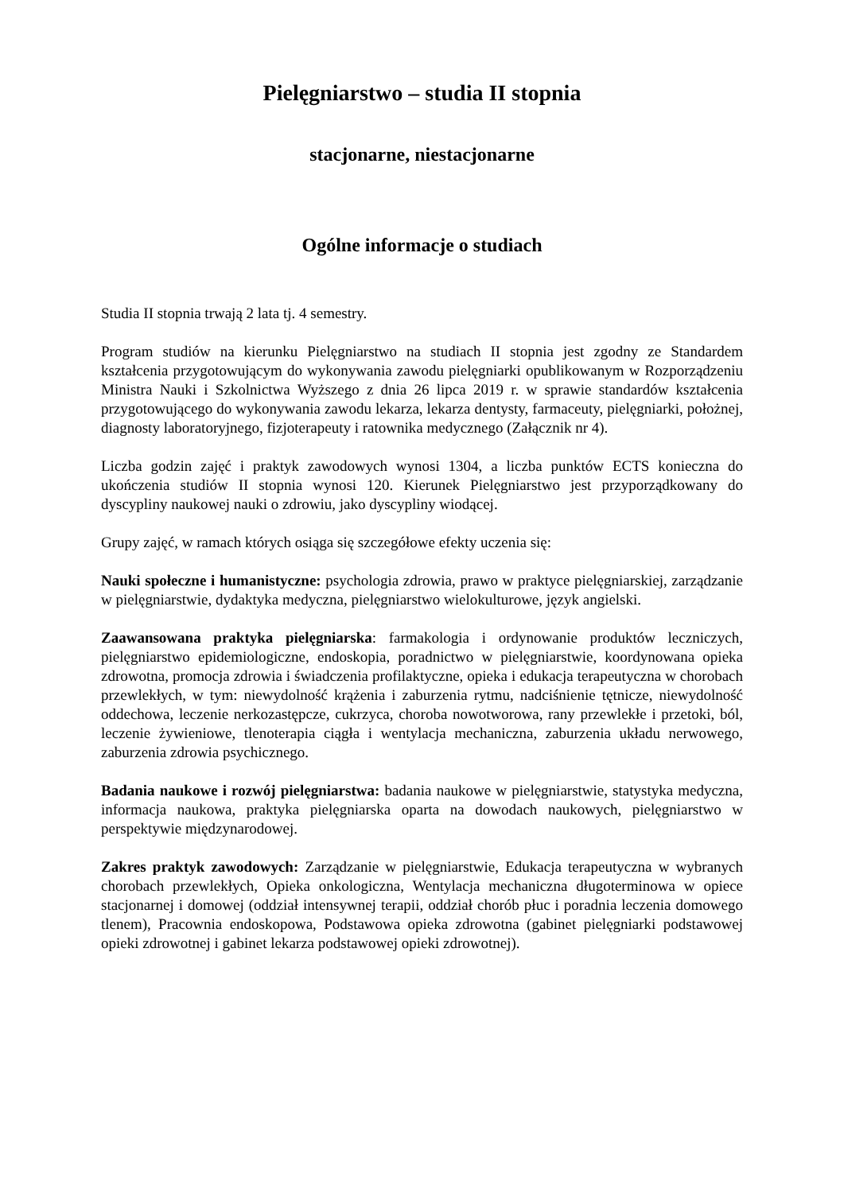Pielęgniarstwo – studia II stopnia
stacjonarne, niestacjonarne
Ogólne informacje o studiach
Studia II stopnia trwają 2 lata tj. 4 semestry.
Program studiów na kierunku Pielęgniarstwo na studiach II stopnia jest zgodny ze Standardem kształcenia przygotowującym do wykonywania zawodu pielęgniarki opublikowanym w Rozporządzeniu Ministra Nauki i Szkolnictwa Wyższego z dnia 26 lipca 2019 r. w sprawie standardów kształcenia przygotowującego do wykonywania zawodu lekarza, lekarza dentysty, farmaceuty, pielęgniarki, położnej, diagnosty laboratoryjnego, fizjoterapeuty i ratownika medycznego (Załącznik nr 4).
Liczba godzin zajęć i praktyk zawodowych wynosi 1304, a liczba punktów ECTS konieczna do ukończenia studiów II stopnia wynosi 120. Kierunek Pielęgniarstwo jest przyporządkowany do dyscypliny naukowej nauki o zdrowiu, jako dyscypliny wiodącej.
Grupy zajęć, w ramach których osiąga się szczegółowe efekty uczenia się:
Nauki społeczne i humanistyczne: psychologia zdrowia, prawo w praktyce pielęgniarskiej, zarządzanie w pielęgniarstwie, dydaktyka medyczna, pielęgniarstwo wielokulturowe, język angielski.
Zaawansowana praktyka pielęgniarska: farmakologia i ordynowanie produktów leczniczych, pielęgniarstwo epidemiologiczne, endoskopia, poradnictwo w pielęgniarstwie, koordynowana opieka zdrowotna, promocja zdrowia i świadczenia profilaktyczne, opieka i edukacja terapeutyczna w chorobach przewlekłych, w tym: niewydolność krążenia i zaburzenia rytmu, nadciśnienie tętnicze, niewydolność oddechowa, leczenie nerkozastępcze, cukrzyca, choroba nowotworowa, rany przewlekłe i przetoki, ból, leczenie żywieniowe, tlenoterapia ciągła i wentylacja mechaniczna, zaburzenia układu nerwowego, zaburzenia zdrowia psychicznego.
Badania naukowe i rozwój pielęgniarstwa: badania naukowe w pielęgniarstwie, statystyka medyczna, informacja naukowa, praktyka pielęgniarska oparta na dowodach naukowych, pielęgniarstwo w perspektywie międzynarodowej.
Zakres praktyk zawodowych: Zarządzanie w pielęgniarstwie, Edukacja terapeutyczna w wybranych chorobach przewlekłych, Opieka onkologiczna, Wentylacja mechaniczna długoterminowa w opiece stacjonarnej i domowej (oddział intensywnej terapii, oddział chorób płuc i poradnia leczenia domowego tlenem), Pracownia endoskopowa, Podstawowa opieka zdrowotna (gabinet pielęgniarki podstawowej opieki zdrowotnej i gabinet lekarza podstawowej opieki zdrowotnej).